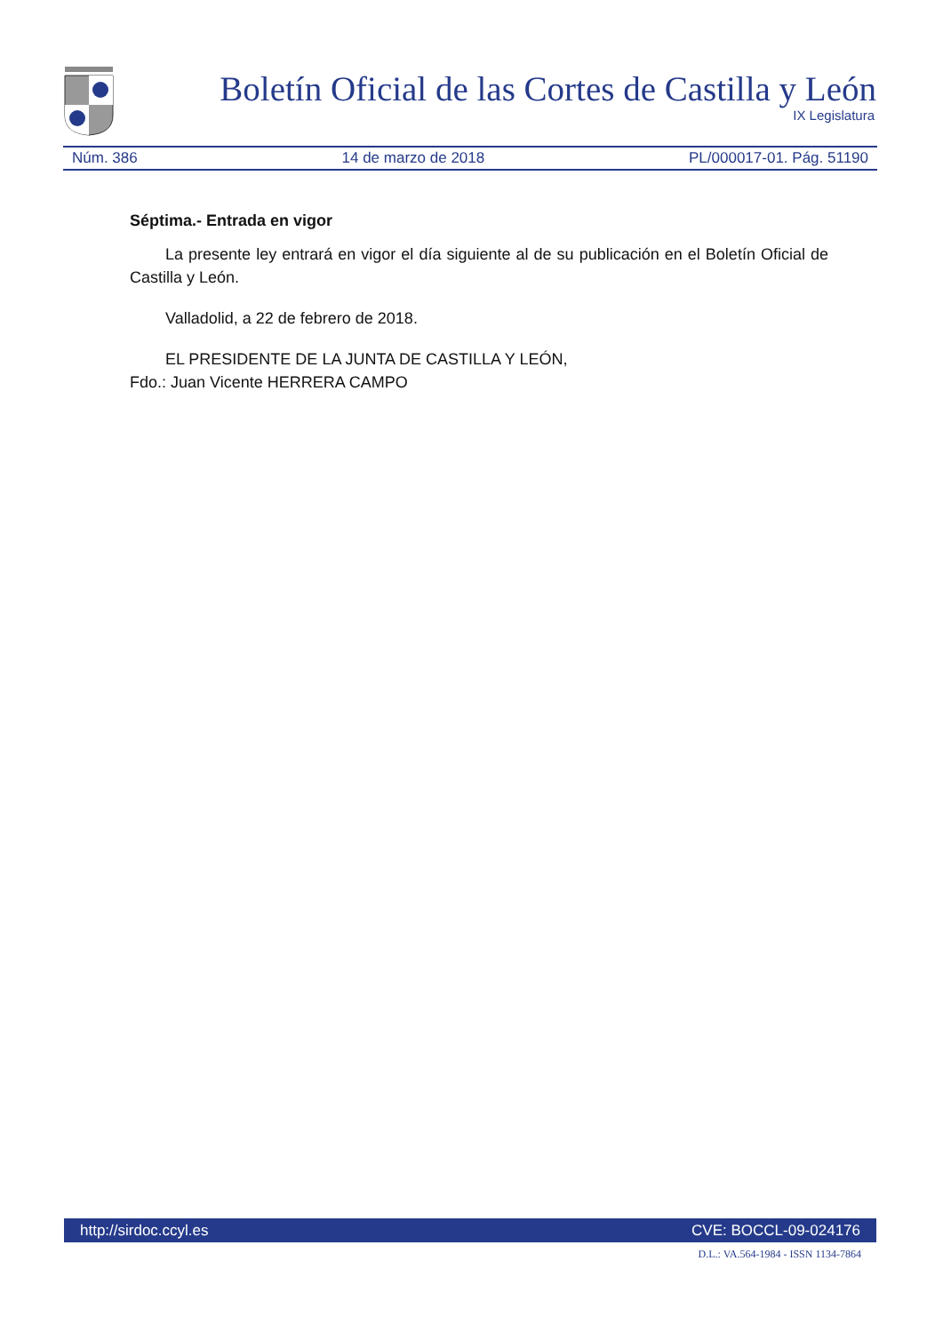Boletín Oficial de las Cortes de Castilla y León
IX Legislatura
Núm. 386 14 de marzo de 2018 PL/000017-01. Pág. 51190
Séptima.- Entrada en vigor
La presente ley entrará en vigor el día siguiente al de su publicación en el Boletín Oficial de Castilla y León.
Valladolid, a 22 de febrero de 2018.
EL PRESIDENTE DE LA JUNTA DE CASTILLA Y LEÓN,
Fdo.: Juan Vicente HERRERA CAMPO
http://sirdoc.ccyl.es CVE: BOCCL-09-024176
D.L.: VA.564-1984 - ISSN 1134-7864